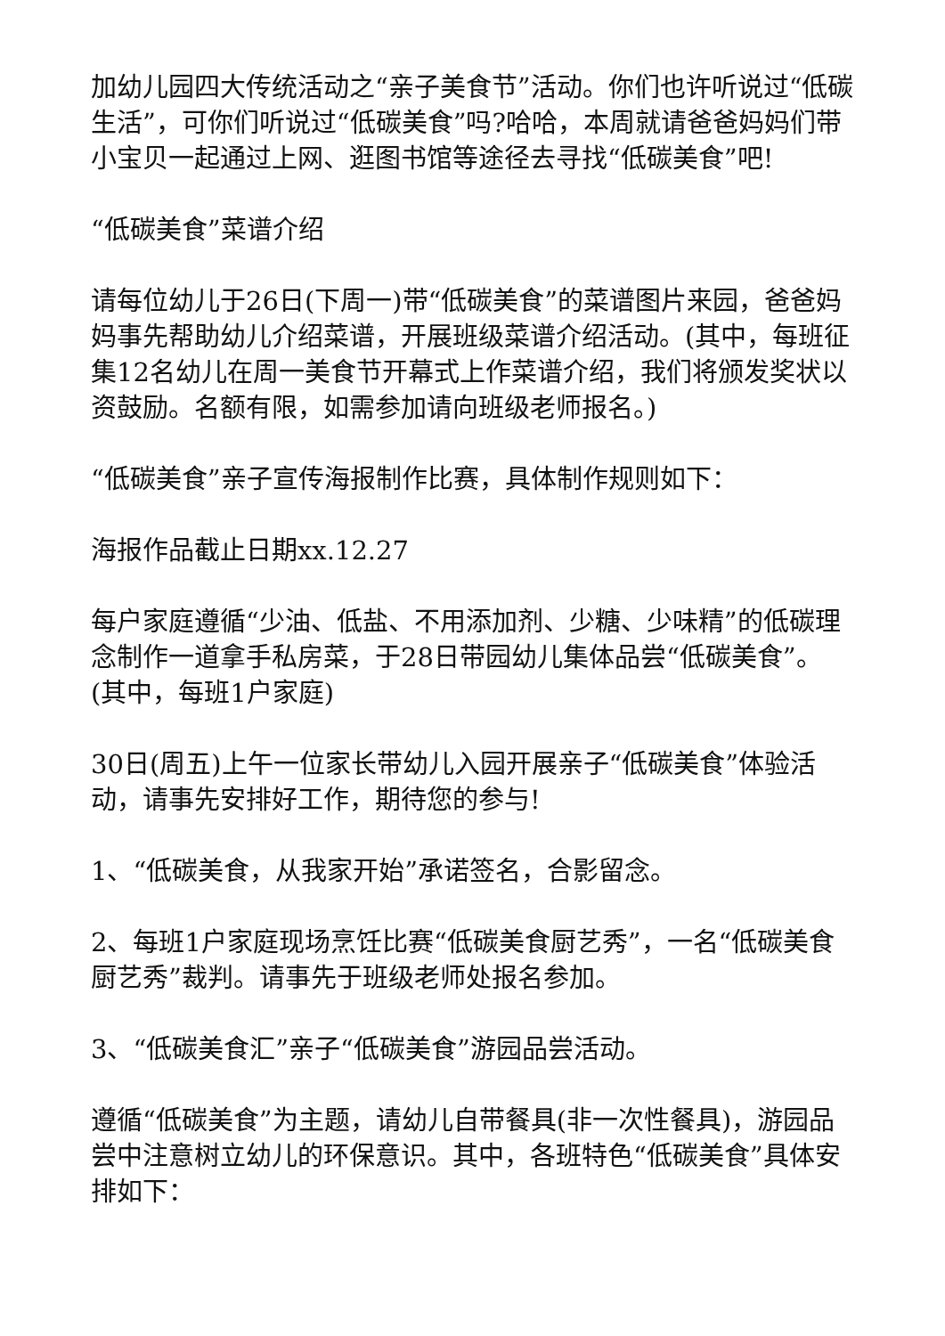加幼儿园四大传统活动之“亲子美食节”活动。你们也许听说过“低碳生活”，可你们听说过“低碳美食”吗?哈哈，本周就请爸爸妈妈们带小宝贝一起通过上网、逛图书馆等途径去寻找“低碳美食”吧!
“低碳美食”菜谱介绍
请每位幼儿于26日(下周一)带“低碳美食”的菜谱图片来园，爸爸妈妈事先帮助幼儿介绍菜谱，开展班级菜谱介绍活动。(其中，每班征集12名幼儿在周一美食节开幕式上作菜谱介绍，我们将颁发奖状以资鼓励。名额有限，如需参加请向班级老师报名。)
“低碳美食”亲子宣传海报制作比赛，具体制作规则如下：
海报作品截止日期xx.12.27
每户家庭遵循“少油、低盐、不用添加剂、少糖、少味精”的低碳理念制作一道拿手私房菜，于28日带园幼儿集体品尝“低碳美食”。(其中，每班1户家庭)
30日(周五)上午一位家长带幼儿入园开展亲子“低碳美食”体验活动，请事先安排好工作，期待您的参与!
1、“低碳美食，从我家开始”承诺签名，合影留念。
2、每班1户家庭现场烹饪比赛“低碳美食厨艺秀”，一名“低碳美食厨艺秀”裁判。请事先于班级老师处报名参加。
3、“低碳美食汇”亲子“低碳美食”游园品尝活动。
遵循“低碳美食”为主题，请幼儿自带餐具(非一次性餐具)，游园品尝中注意树立幼儿的环保意识。其中，各班特色“低碳美食”具体安排如下：